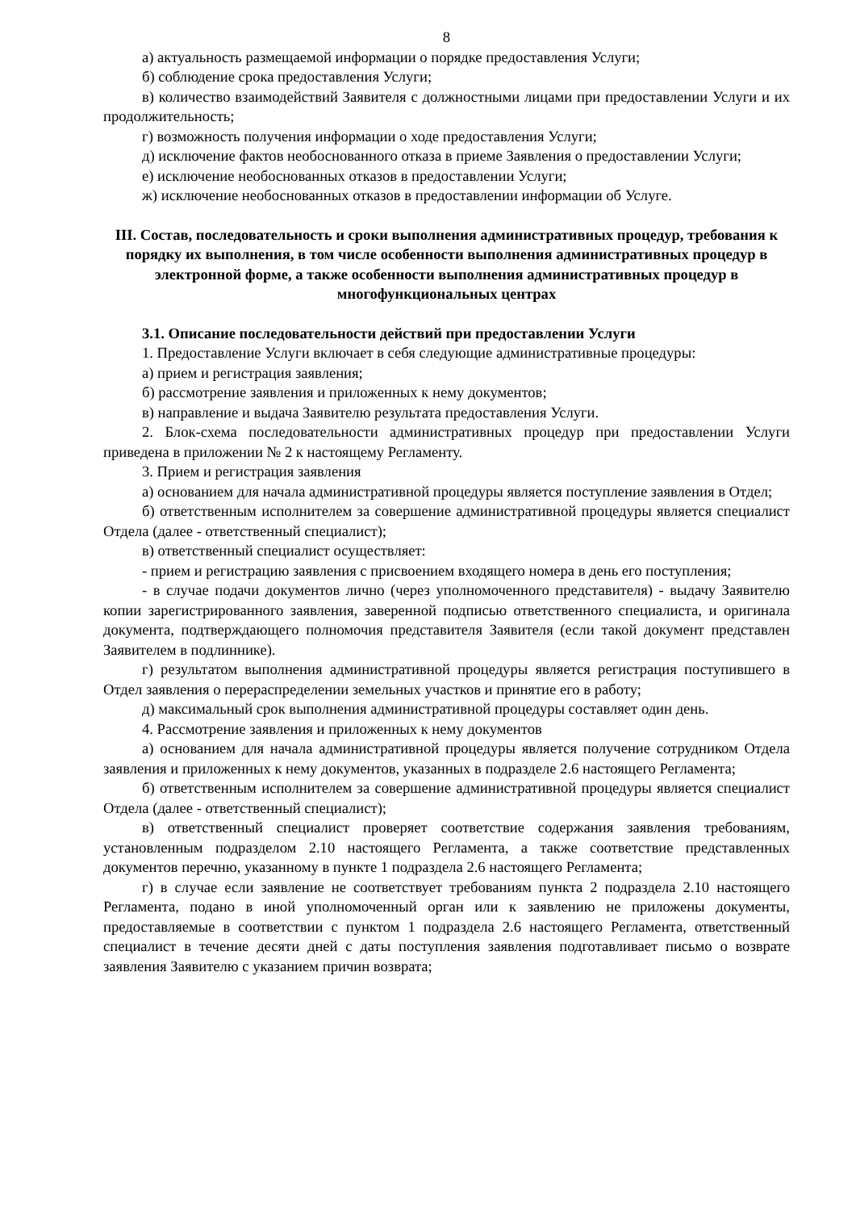8
а) актуальность размещаемой информации о порядке предоставления Услуги;
б) соблюдение срока предоставления Услуги;
в) количество взаимодействий Заявителя с должностными лицами при предоставлении Услуги и их продолжительность;
г) возможность получения информации о ходе предоставления Услуги;
д) исключение фактов необоснованного отказа в приеме Заявления о предоставлении Услуги;
е) исключение необоснованных отказов в предоставлении Услуги;
ж) исключение необоснованных отказов в предоставлении информации об Услуге.
III. Состав, последовательность и сроки выполнения административных процедур, требования к порядку их выполнения, в том числе особенности выполнения административных процедур в электронной форме, а также особенности выполнения административных процедур в многофункциональных центрах
3.1. Описание последовательности действий при предоставлении Услуги
1. Предоставление Услуги включает в себя следующие административные процедуры:
а) прием и регистрация заявления;
б) рассмотрение заявления и приложенных к нему документов;
в) направление и выдача Заявителю результата предоставления Услуги.
2. Блок-схема последовательности административных процедур при предоставлении Услуги приведена в приложении № 2 к настоящему Регламенту.
3. Прием и регистрация заявления
а) основанием для начала административной процедуры является поступление заявления в Отдел;
б) ответственным исполнителем за совершение административной процедуры является специалист Отдела (далее - ответственный специалист);
в) ответственный специалист осуществляет:
- прием и регистрацию заявления с присвоением входящего номера в день его поступления;
- в случае подачи документов лично (через уполномоченного представителя) - выдачу Заявителю копии зарегистрированного заявления, заверенной подписью ответственного специалиста, и оригинала документа, подтверждающего полномочия представителя Заявителя (если такой документ представлен Заявителем в подлиннике).
г) результатом выполнения административной процедуры является регистрация поступившего в Отдел заявления о перераспределении земельных участков и принятие его в работу;
д) максимальный срок выполнения административной процедуры составляет один день.
4. Рассмотрение заявления и приложенных к нему документов
а) основанием для начала административной процедуры является получение сотрудником Отдела заявления и приложенных к нему документов, указанных в подразделе 2.6 настоящего Регламента;
б) ответственным исполнителем за совершение административной процедуры является специалист Отдела (далее - ответственный специалист);
в) ответственный специалист проверяет соответствие содержания заявления требованиям, установленным подразделом 2.10 настоящего Регламента, а также соответствие представленных документов перечню, указанному в пункте 1 подраздела 2.6 настоящего Регламента;
г) в случае если заявление не соответствует требованиям пункта 2 подраздела 2.10 настоящего Регламента, подано в иной уполномоченный орган или к заявлению не приложены документы, предоставляемые в соответствии с пунктом 1 подраздела 2.6 настоящего Регламента, ответственный специалист в течение десяти дней с даты поступления заявления подготавливает письмо о возврате заявления Заявителю с указанием причин возврата;